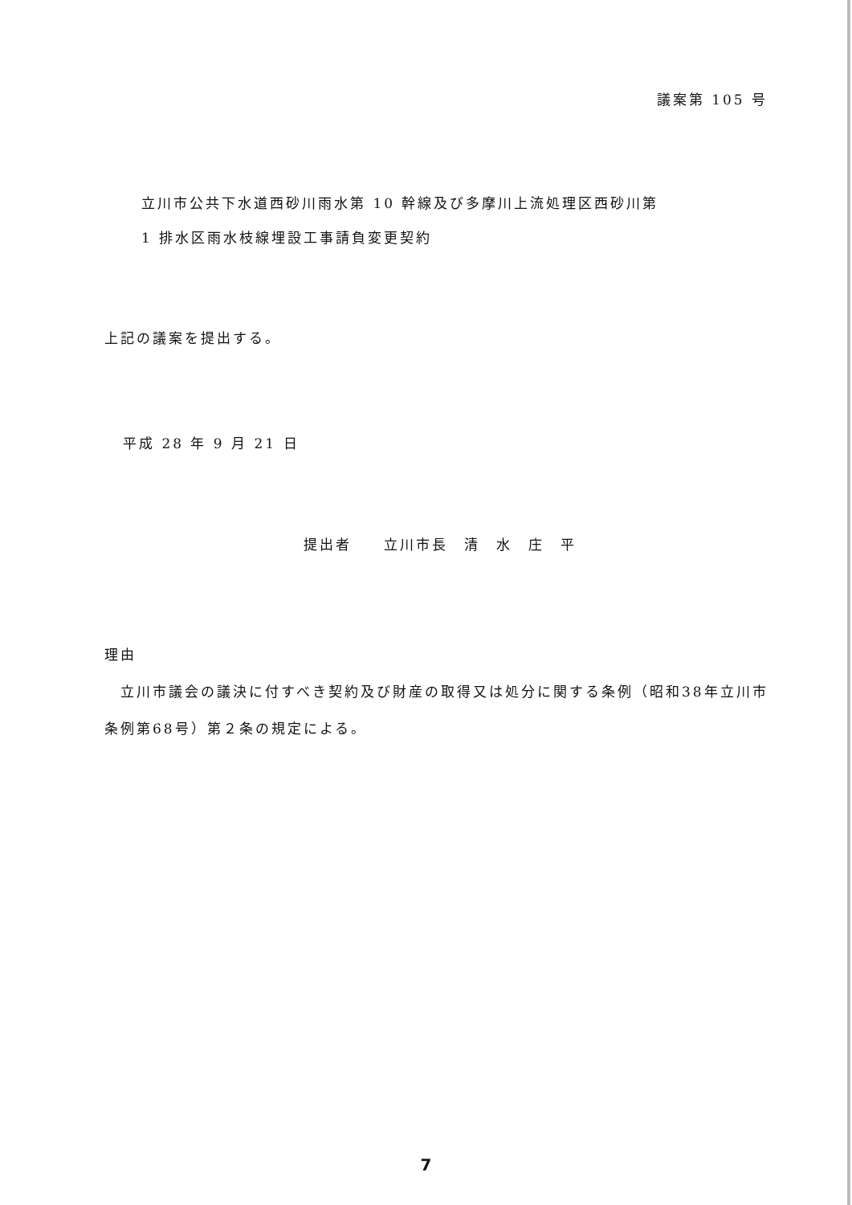議案第 105 号
立川市公共下水道西砂川雨水第 10 幹線及び多摩川上流処理区西砂川第
1 排水区雨水枝線埋設工事請負変更契約
上記の議案を提出する。
平成 28 年 9 月 21 日
提出者　　立川市長　清　水　庄　平
理由
　立川市議会の議決に付すべき契約及び財産の取得又は処分に関する条例（昭和38年立川市条例第68号）第２条の規定による。
7